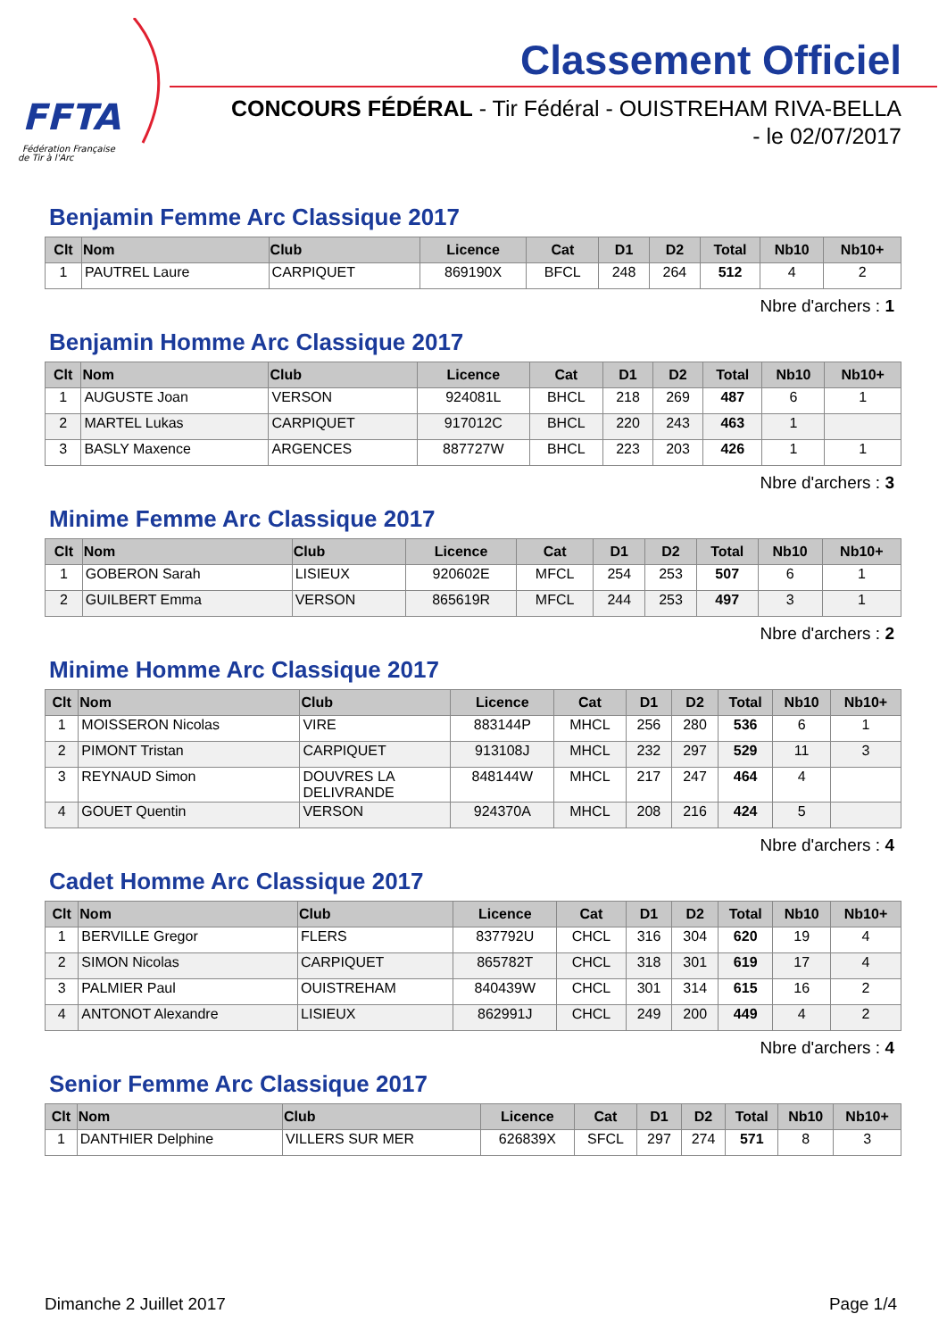FFTA
Fédération Française
de Tir à l'Arc
Classement Officiel
CONCOURS FÉDÉRAL - Tir Fédéral - OUISTREHAM RIVA-BELLA
- le 02/07/2017
Benjamin Femme Arc Classique 2017
| Clt | Nom | Club | Licence | Cat | D1 | D2 | Total | Nb10 | Nb10+ |
| --- | --- | --- | --- | --- | --- | --- | --- | --- | --- |
| 1 | PAUTREL Laure | CARPIQUET | 869190X | BFCL | 248 | 264 | 512 | 4 | 2 |
Nbre d'archers : 1
Benjamin Homme Arc Classique 2017
| Clt | Nom | Club | Licence | Cat | D1 | D2 | Total | Nb10 | Nb10+ |
| --- | --- | --- | --- | --- | --- | --- | --- | --- | --- |
| 1 | AUGUSTE Joan | VERSON | 924081L | BHCL | 218 | 269 | 487 | 6 | 1 |
| 2 | MARTEL Lukas | CARPIQUET | 917012C | BHCL | 220 | 243 | 463 | 1 | |
| 3 | BASLY Maxence | ARGENCES | 887727W | BHCL | 223 | 203 | 426 | 1 | 1 |
Nbre d'archers : 3
Minime Femme Arc Classique 2017
| Clt | Nom | Club | Licence | Cat | D1 | D2 | Total | Nb10 | Nb10+ |
| --- | --- | --- | --- | --- | --- | --- | --- | --- | --- |
| 1 | GOBERON Sarah | LISIEUX | 920602E | MFCL | 254 | 253 | 507 | 6 | 1 |
| 2 | GUILBERT Emma | VERSON | 865619R | MFCL | 244 | 253 | 497 | 3 | 1 |
Nbre d'archers : 2
Minime Homme Arc Classique 2017
| Clt | Nom | Club | Licence | Cat | D1 | D2 | Total | Nb10 | Nb10+ |
| --- | --- | --- | --- | --- | --- | --- | --- | --- | --- |
| 1 | MOISSERON Nicolas | VIRE | 883144P | MHCL | 256 | 280 | 536 | 6 | 1 |
| 2 | PIMONT Tristan | CARPIQUET | 913108J | MHCL | 232 | 297 | 529 | 11 | 3 |
| 3 | REYNAUD Simon | DOUVRES LA DELIVRANDE | 848144W | MHCL | 217 | 247 | 464 | 4 | |
| 4 | GOUET Quentin | VERSON | 924370A | MHCL | 208 | 216 | 424 | 5 | |
Nbre d'archers : 4
Cadet Homme Arc Classique 2017
| Clt | Nom | Club | Licence | Cat | D1 | D2 | Total | Nb10 | Nb10+ |
| --- | --- | --- | --- | --- | --- | --- | --- | --- | --- |
| 1 | BERVILLE Gregor | FLERS | 837792U | CHCL | 316 | 304 | 620 | 19 | 4 |
| 2 | SIMON Nicolas | CARPIQUET | 865782T | CHCL | 318 | 301 | 619 | 17 | 4 |
| 3 | PALMIER Paul | OUISTREHAM | 840439W | CHCL | 301 | 314 | 615 | 16 | 2 |
| 4 | ANTONOT Alexandre | LISIEUX | 862991J | CHCL | 249 | 200 | 449 | 4 | 2 |
Nbre d'archers : 4
Senior Femme Arc Classique 2017
| Clt | Nom | Club | Licence | Cat | D1 | D2 | Total | Nb10 | Nb10+ |
| --- | --- | --- | --- | --- | --- | --- | --- | --- | --- |
| 1 | DANTHIER Delphine | VILLERS SUR MER | 626839X | SFCL | 297 | 274 | 571 | 8 | 3 |
Dimanche 2 Juillet 2017 Page 1/4